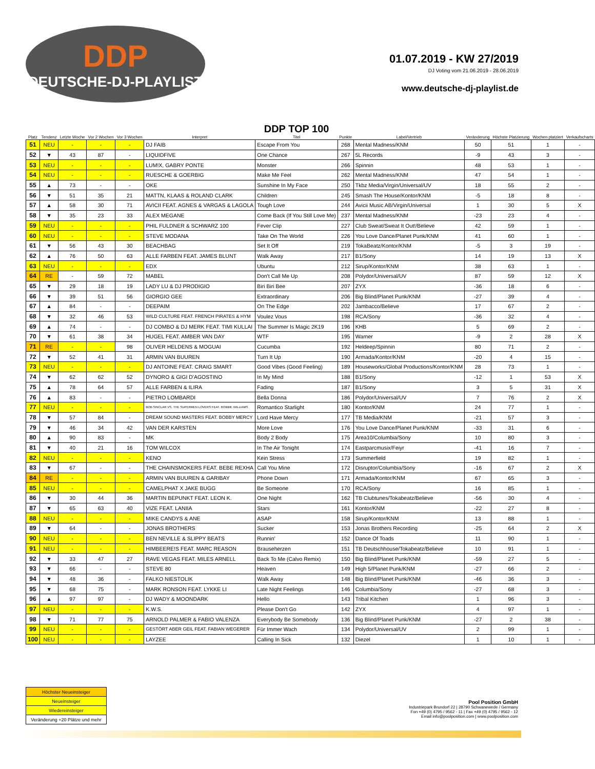DDP
DEUTSCHE-DJ-PLAYLIST
01.07.2019 - KW 27/2019
DJ Voting vom 21.06.2019 - 28.06.2019
www.deutsche-dj-playlist.de
| Platz | Tendenz | Letzte Woche | Vor 2 Wochen | Vor 3 Wochen | Interpret | DDP TOP 100 Titel | Punkte | Label/Vertrieb | Veränderung | Höchste Platzierung | Wochen platziert | Verkaufscharts |
| --- | --- | --- | --- | --- | --- | --- | --- | --- | --- | --- | --- | --- |
| 51 | NEU | - | - | - | DJ FAIB | Escape From You | 268 | Mental Madness/KNM | 50 | 51 | 1 | - |
| 52 | ▼ | 43 | 87 | - | LIQUIDFIVE | One Chance | 267 | 5L Records | -9 | 43 | 3 | - |
| 53 | NEU | - | - | - | LUM!X, GABRY PONTE | Monster | 266 | Spinnin | 48 | 53 | 1 | - |
| 54 | NEU | - | - | - | RUESCHE & GOERBIG | Make Me Feel | 262 | Mental Madness/KNM | 47 | 54 | 1 | - |
| 55 | ▲ | 73 | - | - | OKE | Sunshine In My Face | 250 | Tkbz Media/Virgin/Universal/UV | 18 | 55 | 2 | - |
| 56 | ▼ | 51 | 35 | 21 | MATTN, KLAAS & ROLAND CLARK | Children | 245 | Smash The House/Kontor/KNM | -5 | 18 | 8 | - |
| 57 | ▲ | 58 | 30 | 71 | AVICII FEAT. AGNES & VARGAS & LAGOLA | Tough Love | 244 | Avicii Music AB/Virgin/Universal | 1 | 30 | 5 | X |
| 58 | ▼ | 35 | 23 | 33 | ALEX MEGANE | Come Back (If You Still Love Me) | 237 | Mental Madness/KNM | -23 | 23 | 4 | - |
| 59 | NEU | - | - | - | PHIL FULDNER & SCHWARZ 100 | Fever Clip | 227 | Club Sweat/Sweat It Out!/Believe | 42 | 59 | 1 | - |
| 60 | NEU | - | - | - | STEVE MODANA | Take On The World | 226 | You Love Dance/Planet Punk/KNM | 41 | 60 | 1 | - |
| 61 | ▼ | 56 | 43 | 30 | BEACHBAG | Set It Off | 219 | TokaBeatz/Kontor/KNM | -5 | 3 | 19 | - |
| 62 | ▲ | 76 | 50 | 63 | ALLE FARBEN FEAT. JAMES BLUNT | Walk Away | 217 | B1/Sony | 14 | 19 | 13 | X |
| 63 | NEU | - | - | - | EDX | Ubuntu | 212 | Sirup/Kontor/KNM | 38 | 63 | 1 | - |
| 64 | RE | - | 59 | 72 | MABEL | Don't Call Me Up | 208 | Polydor/Universal/UV | 87 | 59 | 12 | X |
| 65 | ▼ | 29 | 18 | 19 | LADY LU & DJ PRODIGIO | Biri Biri Bee | 207 | ZYX | -36 | 18 | 6 | - |
| 66 | ▼ | 39 | 51 | 56 | GIORGIO GEE | Extraordinary | 206 | Big Blind/Planet Punk/KNM | -27 | 39 | 4 | - |
| 67 | ▲ | 84 | - | - | DEEPAIM | On The Edge | 202 | Jambacco/Believe | 17 | 67 | 2 | - |
| 68 | ▼ | 32 | 46 | 53 | WILD CULTURE FEAT. FRENCH PIRATES & HYM | Voulez Vous | 198 | RCA/Sony | -36 | 32 | 4 | - |
| 69 | ▲ | 74 | - | - | DJ COMBO & DJ MERK FEAT. TIMI KULLAI | The Summer Is Magic 2K19 | 196 | KHB | 5 | 69 | 2 | - |
| 70 | ▼ | 61 | 38 | 34 | HUGEL FEAT. AMBER VAN DAY | WTF | 195 | Warner | -9 | 2 | 28 | X |
| 71 | RE | - | - | 98 | OLIVER HELDENS & MOGUAI | Cucumba | 192 | Heldeep/Spinnin | 80 | 71 | 2 | - |
| 72 | ▼ | 52 | 41 | 31 | ARMIN VAN BUUREN | Turn It Up | 190 | Armada/Kontor/KNM | -20 | 4 | 15 | - |
| 73 | NEU | - | - | - | DJ ANTOINE FEAT. CRAIG SMART | Good Vibes (Good Feeling) | 189 | Houseworks/Global Productions/Kontor/KNM | 28 | 73 | 1 | - |
| 74 | ▼ | 62 | 62 | 52 | DYNORO & GIGI D'AGOSTINO | In My Mind | 188 | B1/Sony | -12 | 1 | 53 | X |
| 75 | ▲ | 78 | 64 | 57 | ALLE FARBEN & ILIRA | Fading | 187 | B1/Sony | 3 | 5 | 31 | X |
| 76 | ▲ | 83 | - | - | PIETRO LOMBARDI | Bella Donna | 186 | Polydor/Universal/UV | 7 | 76 | 2 | X |
| 77 | NEU | - | - | - | BOB SINCLAR VS. THE SUPERMEN LOVERS FEAT. ROBBIE WILLIAMS | Romantico Starlight | 180 | Kontor/KNM | 24 | 77 | 1 | - |
| 78 | ▼ | 57 | 84 | - | DREAM SOUND MASTERS FEAT. BOBBY MERCY | Lord Have Mercy | 177 | TB Media/KNM | -21 | 57 | 3 | - |
| 79 | ▼ | 46 | 34 | 42 | VAN DER KARSTEN | More Love | 176 | You Love Dance/Planet Punk/KNM | -33 | 31 | 6 | - |
| 80 | ▲ | 90 | 83 | - | MK | Body 2 Body | 175 | Area10/Columbia/Sony | 10 | 80 | 3 | - |
| 81 | ▼ | 40 | 21 | 16 | TOM WILCOX | In The Air Tonight | 174 | Eastparcmusix/Feiyr | -41 | 16 | 7 | - |
| 82 | NEU | - | - | - | KENO | Kein Stress | 173 | Summerfield | 19 | 82 | 1 | - |
| 83 | ▼ | 67 | - | - | THE CHAINSMOKERS FEAT. BEBE REXHA | Call You Mine | 172 | Disruptor/Columbia/Sony | -16 | 67 | 2 | X |
| 84 | RE | - | - | - | ARMIN VAN BUUREN & GARIBAY | Phone Down | 171 | Armada/Kontor/KNM | 67 | 65 | 3 | - |
| 85 | NEU | - | - | - | CAMELPHAT X JAKE BUGG | Be Someone | 170 | RCA/Sony | 16 | 85 | 1 | - |
| 86 | ▼ | 30 | 44 | 36 | MARTIN BEPUNKT FEAT. LEON K. | One Night | 162 | TB Clubtunes/Tokabeatz/Believe | -56 | 30 | 4 | - |
| 87 | ▼ | 65 | 63 | 40 | VIZE FEAT. LANIIA | Stars | 161 | Kontor/KNM | -22 | 27 | 8 | - |
| 88 | NEU | - | - | - | MIKE CANDYS & ANE | ASAP | 158 | Sirup/Kontor/KNM | 13 | 88 | 1 | - |
| 89 | ▼ | 64 | - | - | JONAS BROTHERS | Sucker | 153 | Jonas Brothers Recording | -25 | 64 | 2 | X |
| 90 | NEU | - | - | - | BEN NEVILLE & SLIPPY BEATS | Runnin' | 152 | Dance Of Toads | 11 | 90 | 1 | - |
| 91 | NEU | - | - | - | HIMBEERE!S FEAT. MARC REASON | Brauseherzen | 151 | TB Deutschhouse/Tokabeatz/Believe | 10 | 91 | 1 | - |
| 92 | ▼ | 33 | 47 | 27 | RAVE VEGAS FEAT. MILES ARNELL | Back To Me (Calvo Remix) | 150 | Big Blind/Planet Punk/KNM | -59 | 27 | 5 | - |
| 93 | ▼ | 66 | - | - | STEVE 80 | Heaven | 149 | High 5/Planet Punk/KNM | -27 | 66 | 2 | - |
| 94 | ▼ | 48 | 36 | - | FALKO NIESTOLIK | Walk Away | 148 | Big Blind/Planet Punk/KNM | -46 | 36 | 3 | - |
| 95 | ▼ | 68 | 75 | - | MARK RONSON FEAT. LYKKE LI | Late Night Feelings | 146 | Columbia/Sony | -27 | 68 | 3 | - |
| 96 | ▲ | 97 | 97 | - | DJ WADY & MOONDARK | Hello | 143 | Tribal Kitchen | 1 | 96 | 3 | - |
| 97 | NEU | - | - | - | K.W.S. | Please Don't Go | 142 | ZYX | 4 | 97 | 1 | - |
| 98 | ▼ | 71 | 77 | 75 | ARNOLD PALMER & FABIO VALENZA | Everybody Be Somebody | 136 | Big Blind/Planet Punk/KNM | -27 | 2 | 38 | - |
| 99 | NEU | - | - | - | GESTÖRT ABER GEIL FEAT. FABIAN WEGERER | Für Immer Wach | 134 | Polydor/Universal/UV | 2 | 99 | 1 | - |
| 100 | NEU | - | - | - | LAYZEE | Calling In Sick | 132 | Diezel | 1 | 10 | 1 | - |
| Höchster Neueinsteiger |
| Neueinsteiger |
| Wiedereinsteiger |
| Veränderung +20 Plätze und mehr |
Pool Position GmbH
Industriepark Brundorf 22 | 28790 Schwanewede / Germany
Fon +49 (0) 4795 / 9562 - 11 | Fax +49 (0) 4795 / 9562 - 12
Email info@poolposition.com | www.poolposition.com